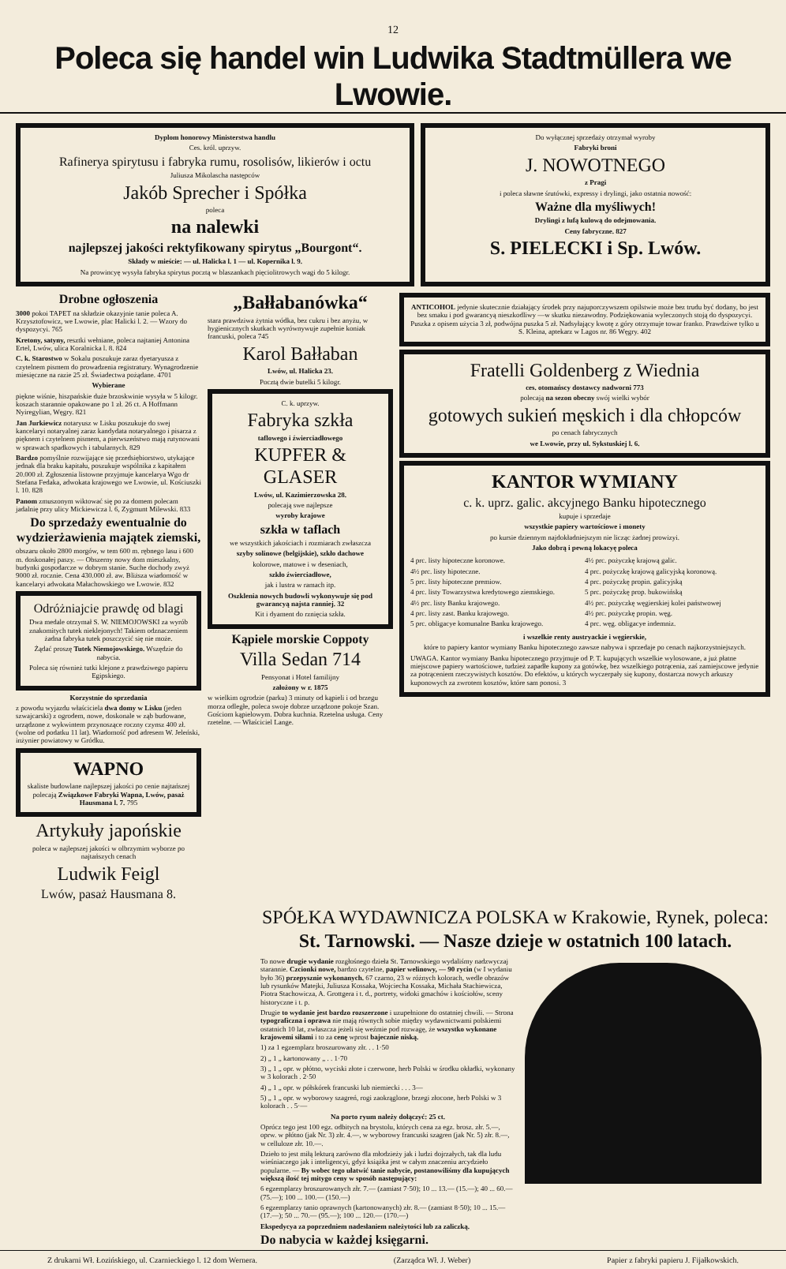12
Poleca się handel win Ludwika Stadtmüllera we Lwowie.
Dyplom honorowy Ministerstwa handlu
Ces. król. uprzyw.
Rafinerya spirytusu i fabryka rumu, rosolisów, likierów i octu
Juliusza Mikolascha następców
Jakób Sprecher i Spółka
poleca
na nalewki
najlepszej jakości rektyfikowany spirytus „Bourgont“.
Składy w mieście: — ul. Halicka l. 1 — ul. Kopernika l. 9.
Na prowincyę wysyła fabryka spirytus pocztą w blaszankach pięciolitrowych wagi do 5 kilogr.
Do wyłącznej sprzedaży otrzymał wyroby
Fabryki broni
J. NOWOTNEGO
z Pragi
i poleca sławne śrutówki, expressy i drylingi, jako ostatnia nowość:
Ważne dla myśliwych!
Drylingi z lufą kulową do odejmowania.
Ceny fabryczne. 827
S. PIELECKI i Sp. Lwów.
Drobne ogłoszenia
3000 pokoi TAPET na składzie okazyjnie tanie poleca A. Krzysztofowicz, we Lwowie, plac Halicki l. 2. — Wzory do dyspozycyi. 765
Kretony, satyny, resztki wełniane, poleca najtaniej Antonina Ertel, Lwów, ulica Koralnicka l. 8. 824
C. k. Starostwo w Sokalu poszukuje zaraz dyetaryusza z czytelnem pismem do prowadzenia registratury. Wynagrodzenie miesięczne na razie 25 zł. Świadectwa pożądane. 4701
Wybierane
piękne wiśnie, hiszpańskie duże brzoskwinie wysyła w 5 kilogr. koszach starannie opakowane po 1 zł. 26 ct. A Hoffmann Nyiregylian, Węgry. 821
Jan Jurkiewicz notaryusz w Lisku poszukuje do swej kancelaryi notaryalnej zaraz kandydata notaryalnego i pisarza z pięknem i czytelnem pismem, a pierwszeństwo mają rutynowani w sprawach spadkowych i tabularnych. 829
Bardzo pomyślnie rozwijające się przedsiębiorstwo, utykające jednak dla braku kapitału, poszukuje wspólnika z kapitałem 20.000 zł. Zgłoszenia listowne przyjmuje kancelarya Wgo dr Stefana Fedaka, adwokata krajowego we Lwowie, ul. Kościuszki l. 10. 828
Panom zmuszonym wiktować się po za domem polecam jadalnię przy ulicy Mickiewicza l. 6, Zygmunt Milewski. 833
Do sprzedaży ewentualnie do wydzierżawienia majątek ziemski,
obszaru około 2800 morgów, w tem 600 m. rębnego lasu i 600 m. doskonałej paszy. — Obszerny nowy dom mieszkalny, budynki gospodarcze w dobrym stanie. Suche dochody zwyż 9000 zł. rocznie. Cena 430.000 zł. aw. Bliższa wiadomość w kancelaryi adwokata Małachowskiego we Lwowie. 832
Odróżniajcie prawdę od blagi
Dwa medale otrzymał S. W. NIEMOJOWSKI za wyrób znakomitych tutek nieklejonych! Takiem odznaczeniem żadna fabryka tutek poszczycić się nie może.
Żądać proszę Tutek Niemojowskiego. Wszędzie do nabycia.
Poleca się również tutki klejone z prawdziwego papieru Egipskiego.
Korzystnie do sprzedania
z powodu wyjazdu właściciela dwa domy w Lisku (jeden szwajcarski) z ogrodem, nowe, doskonale w ząb budowane, urządzone z wykwintem przynoszące roczny czynsz 400 zł. (wolne od podatku 11 lat). Wiadomość pod adresem W. Jeleński, inżynier powiatowy w Gródku.
WAPNO
skaliste budowlane najlepszej jakości po cenie najtańszej polecają Związkowe Fabryki Wapna, Lwów, pasaż Hausmana l. 7. 795
Artykuły japońskie
poleca w najlepszej jakości w olbrzymim wyborze po najtańszych cenach
Ludwik Feigl
Lwów, pasaż Hausmana 8.
„Bałłabanówka“
stara prawdziwa żytnia wódka, bez cukru i bez anyżu, w hygienicznych skutkach wyrównywuje zupełnie koniak francuski, poleca 745
Karol Bałłaban
Lwów, ul. Halicka 23.
Pocztą dwie butelki 5 kilogr.
C. k. uprzyw.
Fabryka szkła
taflowego i źwierciadłowego
KUPFER & GLASER
Lwów, ul. Kazimierzowska 28.
polecają swe najlepsze
wyroby krajowe
szkła w taflach
we wszystkich jakościach i rozmiarach zwłaszcza
szyby solinowe (belgijskie), szkło dachowe
kolorowe, matowe i w deseniach,
szkło źwierciadłowe,
jak i lustra w ramach itp.
Oszklenia nowych budowli wykonywuje się pod gwarancyą najsta ranniej. 32
Kit i dyament do rznięcia szkła.
Kąpiele morskie Coppoty
Villa Sedan 714
Pensyonat i Hotel familijny
założony w r. 1875
w wielkim ogrodzie (parku) 3 minuty od kąpieli i od brzegu morza odległe, poleca swoje dobrze urządzone pokoje Szan. Gościom kąpielowym. Dobra kuchnia. Rzetelna usługa. Ceny rzetelne. — Właściciel Lange.
ANTICOHOL jedynie skutecznie działający środek przy najuporczywszem opilstwie może bez trudu być dodany, bo jest bez smaku i pod gwarancyą nieszkodliwy —w skutku niezawodny. Podziękowania wyleczonych stoją do dyspozycyi. Puszka z opisem użycia 3 zł, podwójna puszka 5 zł. Nadsyłający kwotę z góry otrzymuje towar franko. Prawdziwe tylko u S. Kleina, aptekarz w Lagos nr. 86 Węgry. 402
Fratelli Goldenberg z Wiednia
ces. otomańscy dostawcy nadworni 773
polecają na sezon obecny swój wielki wybór
gotowych sukień męskich i dla chłopców
po cenach fabrycznych
we Lwowie, przy ul. Sykstuskiej l. 6.
KANTOR WYMIANY
c. k. uprz. galic. akcyjnego Banku hipotecznego
kupuje i sprzedaje
wszystkie papiery wartościowe i monety
po kursie dziennym najdokładniejszym nie licząc żadnej prowizyi.
Jako dobrą i pewną lokacyę poleca
4 prc. listy hipoteczne koronowe.
4½ prc. listy hipoteczne.
5 prc. listy hipoteczne premiow.
4 prc. listy Towarzystwa kredytowego ziemskiego.
4½ prc. listy Banku krajowego.
4 prc. listy zast. Banku krajowego.
5 prc. obligacye komunalne Banku krajowego.
4½ prc. pożyczkę krajową galic.
4 prc. pożyczkę krajową galicyjską koronową.
4 prc. pożyczkę propin. galicyjską
5 prc. pożyczkę prop. bukowińską
4½ prc. pożyczkę węgierskiej kolei państwowej
4½ prc. pożyczkę propin. węg.
4 prc. węg. obligacye indemniz.
i wszelkie renty austryackie i węgierskie,
które to papiery kantor wymiany Banku hipotecznego zawsze nabywa i sprzedaje po cenach najkorzystniejszych.
UWAGA. Kantor wymiany Banku hipotecznego przyjmuje od P. T. kupujących wszelkie wylosowane, a już płatne miejscowe papiery wartościowe, tudzież zapadłe kupony za gotówkę, bez wszelkiego potrącenia, zaś zamiejscowe jedynie za potrąceniem rzeczywistych kosztów. Do efektów, u których wyczerpały się kupony, dostarcza nowych arkuszy kuponowych za zwrotem kosztów, które sam ponosi. 3
SPÓŁKA WYDAWNICZA POLSKA w Krakowie, Rynek, poleca:
St. Tarnowski. — Nasze dzieje w ostatnich 100 latach.
To nowe drugie wydanie rozgłośnego dzieła St. Tarnowskiego wydaliśmy nadzwyczaj starannie. Czcionki nowe, bardzo czytelne, papier welinowy, — 90 rycin (w I wydaniu było 36) przepysznie wykonanych. 67 czarno, 23 w różnych kolorach, wedle obrazów lub rysunków Matejki, Juliusza Kossaka, Wojciecha Kossaka, Michała Stachiewicza, Piotra Stachowicza, A. Grottgera i t. d., portrety, widoki gmachów i kościołów, sceny historyczne i t. p.
Drugie to wydanie jest bardzo rozszerzone i uzupełnione do ostatniej chwili. — Strona typograficzna i oprawa nie mają równych sobie między wydawnictwami polskiemi ostatnich 10 lat, zwłaszcza jeżeli się weźmie pod rozwagę, że wszystko wykonane krajowemi siłami i to za cenę wprost bajecznie niską.
1) za 1 egzemplarz broszurowany złr. . . 1·50
2) „ 1 „ kartonowany „ . . 1·70
3) „ 1 „ opr. w płótno, wyciski złote i czerwone, herb Polski w środku okładki, wykonany w 3 kolorach . 2·50
4) „ 1 „ opr. w półskórek francuski lub niemiecki . . . 3—
5) „ 1 „ opr. w wyborowy szagreń, rogi zaokrąglone, brzegi złocone, herb Polski w 3 kolorach . . 5·—
Na porto ryum należy dołączyć: 25 ct.
Oprócz tego jest 100 egz. odbitych na brystolu, których cena za egz. brosz. złr. 5.—, oprw. w płótno (jak Nr. 3) złr. 4.—, w wyborowy francuski szagren (jak Nr. 5) złr. 8.—, w celluloze złr. 10.—.
Dzieło to jest miłą lekturą zarówno dla młodzieży jak i ludzi dojrzałych, tak dla ludu wieśniaczego jak i inteligencyi, gdyż książka jest w całym znaczeniu arcydzieło popularne. — By wobec tego ułatwić tanie nabycie, postanowiliśmy dla kupujących większą ilość tej mitygo ceny w sposób następujący:
6 egzemplarzy broszurowanych złr. 7.— (zamiast 7·50); 10 ... 13.— (15.—); 40 ... 60.— (75.—); 100 ... 100.— (150.—)
6 egzemplarzy tanio oprawnych (kartonowanych) złr. 8.— (zamiast 8·50); 10 ... 15.— (17.—); 50 ... 70.— (95.—); 100 ... 120.— (170.—)
Ekspedycya za poprzedniem nadesłaniem należytości lub za zaliczką.
Do nabycia w każdej księgarni.
Z drukarni Wł. Łozińskiego, ul. Czarnieckiego l. 12 dom Wernera. (Zarządca Wł. J. Weber) Papier z fabryki papieru J. Fijałkowskich.